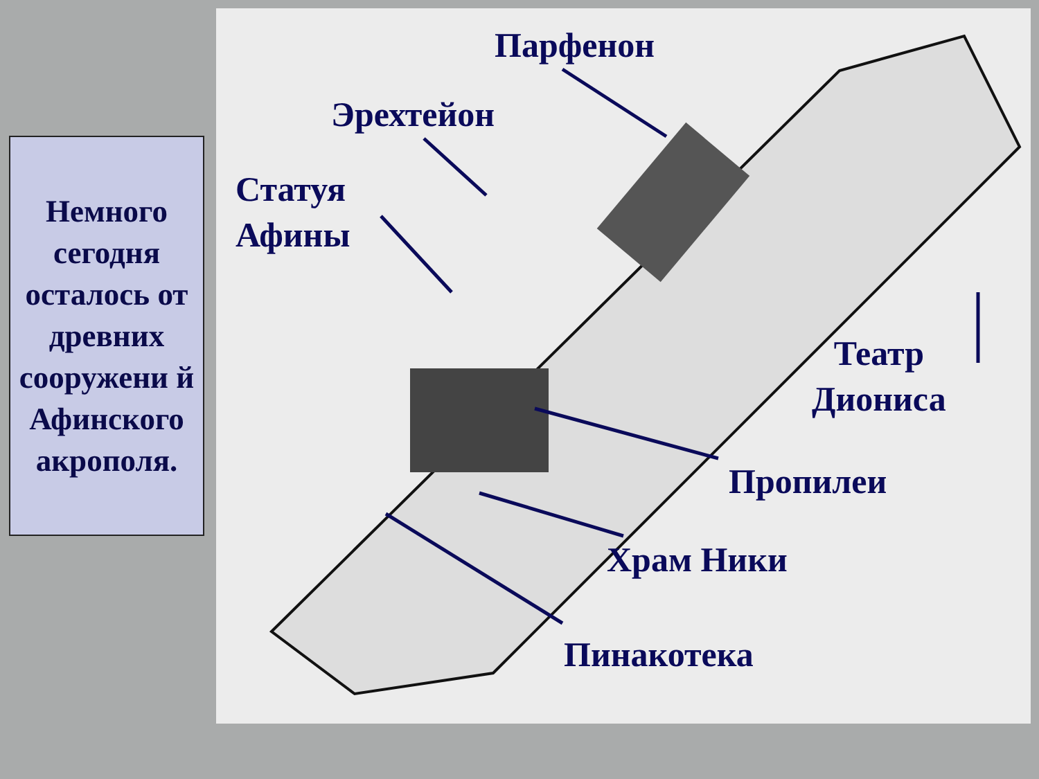Немного сегодня осталось от древних сооружени й Афинского акрополя.
Парфенон
Эрехтейон
Статуя
Афины
Театр
Диониса
Пропилеи
Храм Ники
Пинакотека